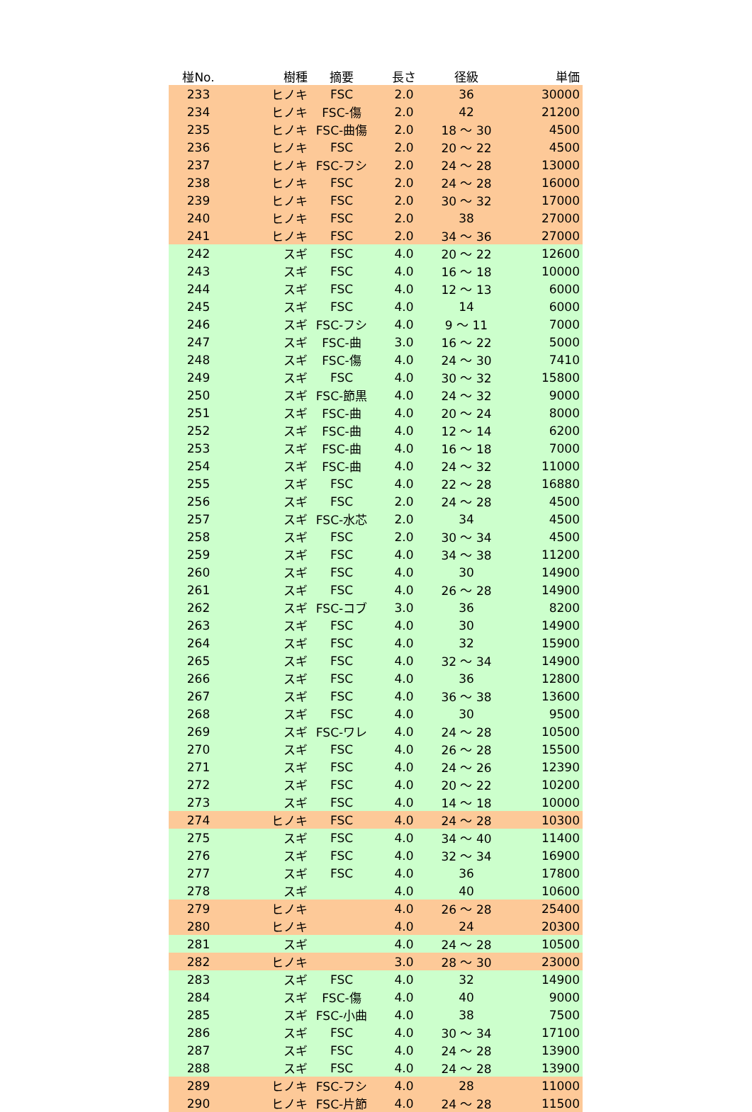| 椪No. | 樹種 | 摘要 | 長さ | 径級 | 単価 |
| --- | --- | --- | --- | --- | --- |
| 233 | ヒノキ | FSC | 2.0 | 36 | 30000 |
| 234 | ヒノキ | FSC-傷 | 2.0 | 42 | 21200 |
| 235 | ヒノキ | FSC-曲傷 | 2.0 | 18 ～ 30 | 4500 |
| 236 | ヒノキ | FSC | 2.0 | 20 ～ 22 | 4500 |
| 237 | ヒノキ | FSC-フシ | 2.0 | 24 ～ 28 | 13000 |
| 238 | ヒノキ | FSC | 2.0 | 24 ～ 28 | 16000 |
| 239 | ヒノキ | FSC | 2.0 | 30 ～ 32 | 17000 |
| 240 | ヒノキ | FSC | 2.0 | 38 | 27000 |
| 241 | ヒノキ | FSC | 2.0 | 34 ～ 36 | 27000 |
| 242 | スギ | FSC | 4.0 | 20 ～ 22 | 12600 |
| 243 | スギ | FSC | 4.0 | 16 ～ 18 | 10000 |
| 244 | スギ | FSC | 4.0 | 12 ～ 13 | 6000 |
| 245 | スギ | FSC | 4.0 | 14 | 6000 |
| 246 | スギ | FSC-フシ | 4.0 | 9 ～ 11 | 7000 |
| 247 | スギ | FSC-曲 | 3.0 | 16 ～ 22 | 5000 |
| 248 | スギ | FSC-傷 | 4.0 | 24 ～ 30 | 7410 |
| 249 | スギ | FSC | 4.0 | 30 ～ 32 | 15800 |
| 250 | スギ | FSC-節黒 | 4.0 | 24 ～ 32 | 9000 |
| 251 | スギ | FSC-曲 | 4.0 | 20 ～ 24 | 8000 |
| 252 | スギ | FSC-曲 | 4.0 | 12 ～ 14 | 6200 |
| 253 | スギ | FSC-曲 | 4.0 | 16 ～ 18 | 7000 |
| 254 | スギ | FSC-曲 | 4.0 | 24 ～ 32 | 11000 |
| 255 | スギ | FSC | 4.0 | 22 ～ 28 | 16880 |
| 256 | スギ | FSC | 2.0 | 24 ～ 28 | 4500 |
| 257 | スギ | FSC-水芯 | 2.0 | 34 | 4500 |
| 258 | スギ | FSC | 2.0 | 30 ～ 34 | 4500 |
| 259 | スギ | FSC | 4.0 | 34 ～ 38 | 11200 |
| 260 | スギ | FSC | 4.0 | 30 | 14900 |
| 261 | スギ | FSC | 4.0 | 26 ～ 28 | 14900 |
| 262 | スギ | FSC-コブ | 3.0 | 36 | 8200 |
| 263 | スギ | FSC | 4.0 | 30 | 14900 |
| 264 | スギ | FSC | 4.0 | 32 | 15900 |
| 265 | スギ | FSC | 4.0 | 32 ～ 34 | 14900 |
| 266 | スギ | FSC | 4.0 | 36 | 12800 |
| 267 | スギ | FSC | 4.0 | 36 ～ 38 | 13600 |
| 268 | スギ | FSC | 4.0 | 30 | 9500 |
| 269 | スギ | FSC-ワレ | 4.0 | 24 ～ 28 | 10500 |
| 270 | スギ | FSC | 4.0 | 26 ～ 28 | 15500 |
| 271 | スギ | FSC | 4.0 | 24 ～ 26 | 12390 |
| 272 | スギ | FSC | 4.0 | 20 ～ 22 | 10200 |
| 273 | スギ | FSC | 4.0 | 14 ～ 18 | 10000 |
| 274 | ヒノキ | FSC | 4.0 | 24 ～ 28 | 10300 |
| 275 | スギ | FSC | 4.0 | 34 ～ 40 | 11400 |
| 276 | スギ | FSC | 4.0 | 32 ～ 34 | 16900 |
| 277 | スギ | FSC | 4.0 | 36 | 17800 |
| 278 | スギ | | 4.0 | 40 | 10600 |
| 279 | ヒノキ | | 4.0 | 26 ～ 28 | 25400 |
| 280 | ヒノキ | | 4.0 | 24 | 20300 |
| 281 | スギ | | 4.0 | 24 ～ 28 | 10500 |
| 282 | ヒノキ | | 3.0 | 28 ～ 30 | 23000 |
| 283 | スギ | FSC | 4.0 | 32 | 14900 |
| 284 | スギ | FSC-傷 | 4.0 | 40 | 9000 |
| 285 | スギ | FSC-小曲 | 4.0 | 38 | 7500 |
| 286 | スギ | FSC | 4.0 | 30 ～ 34 | 17100 |
| 287 | スギ | FSC | 4.0 | 24 ～ 28 | 13900 |
| 288 | スギ | FSC | 4.0 | 24 ～ 28 | 13900 |
| 289 | ヒノキ | FSC-フシ | 4.0 | 28 | 11000 |
| 290 | ヒノキ | FSC-片節 | 4.0 | 24 ～ 28 | 11500 |